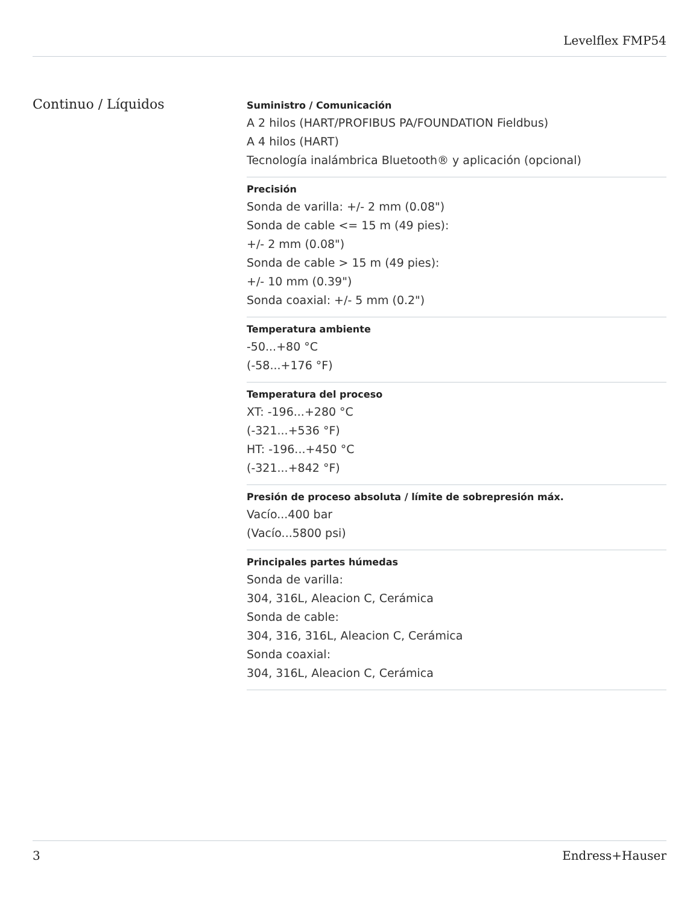Levelflex FMP54
Continuo / Líquidos
Suministro / Comunicación
A 2 hilos (HART/PROFIBUS PA/FOUNDATION Fieldbus)
A 4 hilos (HART)
Tecnología inalámbrica Bluetooth® y aplicación (opcional)
Precisión
Sonda de varilla: +/- 2 mm (0.08")
Sonda de cable <= 15 m (49 pies):
+/- 2 mm (0.08")
Sonda de cable > 15 m (49 pies):
+/- 10 mm (0.39")
Sonda coaxial: +/- 5 mm (0.2")
Temperatura ambiente
-50...+80 °C
(-58...+176 °F)
Temperatura del proceso
XT: -196...+280 °C
(-321...+536 °F)
HT: -196...+450 °C
(-321...+842 °F)
Presión de proceso absoluta / límite de sobrepresión máx.
Vacío...400 bar
(Vacío...5800 psi)
Principales partes húmedas
Sonda de varilla:
304, 316L, Aleacion C, Cerámica
Sonda de cable:
304, 316, 316L, Aleacion C, Cerámica
Sonda coaxial:
304, 316L, Aleacion C, Cerámica
3 Endress+Hauser